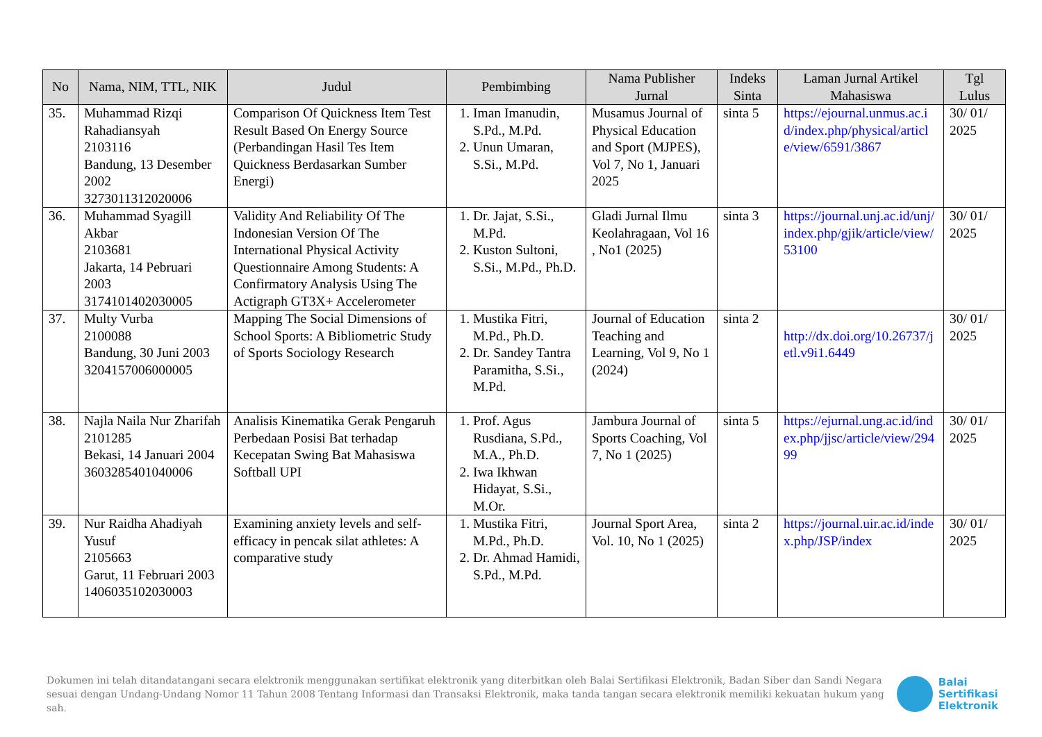| No | Nama, NIM, TTL, NIK | Judul | Pembimbing | Nama Publisher Jurnal | Indeks Sinta | Laman Jurnal Artikel Mahasiswa | Tgl Lulus |
| --- | --- | --- | --- | --- | --- | --- | --- |
| 35. | Muhammad Rizqi Rahadiansyah 2103116 Bandung, 13 Desember 2002 3273011312020006 | Comparison Of Quickness Item Test Result Based On Energy Source (Perbandingan Hasil Tes Item Quickness Berdasarkan Sumber Energi) | 1. Iman Imanudin, S.Pd., M.Pd. 2. Unun Umaran, S.Si., M.Pd. | Musamus Journal of Physical Education and Sport (MJPES), Vol 7, No 1, Januari 2025 | sinta 5 | https://ejournal.unmus.ac.id/index.php/physical/article/view/6591/3867 | 30/ 01/ 2025 |
| 36. | Muhammad Syagill Akbar 2103681 Jakarta, 14 Pebruari 2003 3174101402030005 | Validity And Reliability Of The Indonesian Version Of The International Physical Activity Questionnaire Among Students: A Confirmatory Analysis Using The Actigraph GT3X+ Accelerometer | 1. Dr. Jajat, S.Si., M.Pd. 2. Kuston Sultoni, S.Si., M.Pd., Ph.D. | Gladi Jurnal Ilmu Keolahragaan, Vol 16 , No1 (2025) | sinta 3 | https://journal.unj.ac.id/unj/index.php/gjik/article/view/53100 | 30/ 01/ 2025 |
| 37. | Multy Vurba 2100088 Bandung, 30 Juni 2003 3204157006000005 | Mapping The Social Dimensions of School Sports: A Bibliometric Study of Sports Sociology Research | 1. Mustika Fitri, M.Pd., Ph.D. 2. Dr. Sandey Tantra Paramitha, S.Si., M.Pd. | Journal of Education Teaching and Learning, Vol 9, No 1 (2024) | sinta 2 | http://dx.doi.org/10.26737/jetl.v9i1.6449 | 30/ 01/ 2025 |
| 38. | Najla Naila Nur Zharifah 2101285 Bekasi, 14 Januari 2004 3603285401040006 | Analisis Kinematika Gerak Pengaruh Perbedaan Posisi Bat terhadap Kecepatan Swing Bat Mahasiswa Softball UPI | 1. Prof. Agus Rusdiana, S.Pd., M.A., Ph.D. 2. Iwa Ikhwan Hidayat, S.Si., M.Or. | Jambura Journal of Sports Coaching, Vol 7, No 1 (2025) | sinta 5 | https://ejurnal.ung.ac.id/index.php/jjsc/article/view/29499 | 30/ 01/ 2025 |
| 39. | Nur Raidha Ahadiyah Yusuf 2105663 Garut, 11 Februari 2003 1406035102030003 | Examining anxiety levels and self-efficacy in pencak silat athletes: A comparative study | 1. Mustika Fitri, M.Pd., Ph.D. 2. Dr. Ahmad Hamidi, S.Pd., M.Pd. | Journal Sport Area, Vol. 10, No 1 (2025) | sinta 2 | https://journal.uir.ac.id/index.php/JSP/index | 30/ 01/ 2025 |
Dokumen ini telah ditandatangani secara elektronik menggunakan sertifikat elektronik yang diterbitkan oleh Balai Sertifikasi Elektronik, Badan Siber dan Sandi Negara sesuai dengan Undang-Undang Nomor 11 Tahun 2008 Tentang Informasi dan Transaksi Elektronik, maka tanda tangan secara elektronik memiliki kekuatan hukum yang sah.
Balai
Sertifikasi
Elektronik